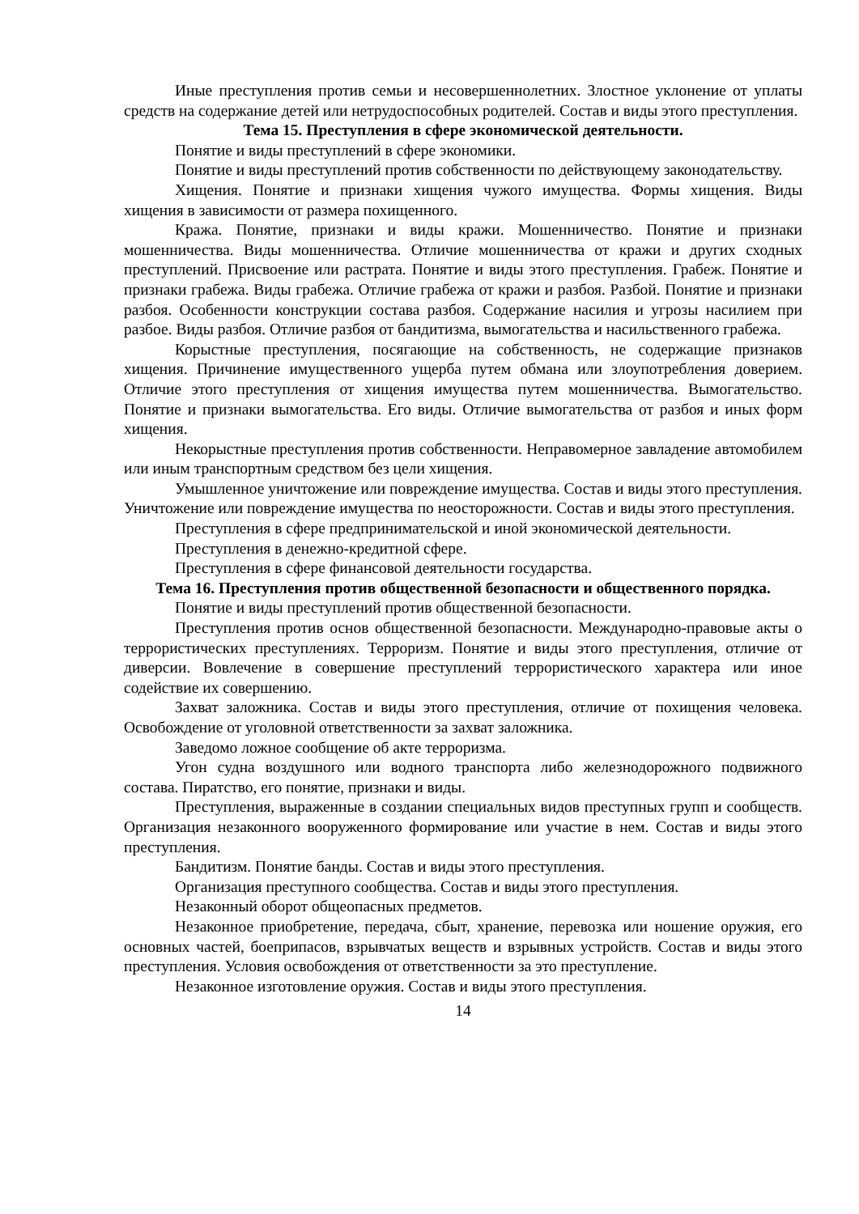Иные преступления против семьи и несовершеннолетних. Злостное уклонение от уплаты средств на содержание детей или нетрудоспособных родителей. Состав и виды этого преступления.
Тема 15. Преступления в сфере экономической деятельности.
Понятие и виды преступлений в сфере экономики.
Понятие и виды преступлений против собственности по действующему законодательству.
Хищения. Понятие и признаки хищения чужого имущества. Формы хищения. Виды хищения в зависимости от размера похищенного.
Кража. Понятие, признаки и виды кражи. Мошенничество. Понятие и признаки мошенничества. Виды мошенничества. Отличие мошенничества от кражи и других сходных преступлений. Присвоение или растрата. Понятие и виды этого преступления. Грабеж. Понятие и признаки грабежа. Виды грабежа. Отличие грабежа от кражи и разбоя. Разбой. Понятие и признаки разбоя. Особенности конструкции состава разбоя. Содержание насилия и угрозы насилием при разбое. Виды разбоя. Отличие разбоя от бандитизма, вымогательства и насильственного грабежа.
Корыстные преступления, посягающие на собственность, не содержащие признаков хищения. Причинение имущественного ущерба путем обмана или злоупотребления доверием. Отличие этого преступления от хищения имущества путем мошенничества. Вымогательство. Понятие и признаки вымогательства. Его виды. Отличие вымогательства от разбоя и иных форм хищения.
Некорыстные преступления против собственности. Неправомерное завладение автомобилем или иным транспортным средством без цели хищения.
Умышленное уничтожение или повреждение имущества. Состав и виды этого преступления. Уничтожение или повреждение имущества по неосторожности. Состав и виды этого преступления.
Преступления в сфере предпринимательской и иной экономической деятельности.
Преступления в денежно-кредитной сфере.
Преступления в сфере финансовой деятельности государства.
Тема 16. Преступления против общественной безопасности и общественного порядка.
Понятие и виды преступлений против общественной безопасности.
Преступления против основ общественной безопасности. Международно-правовые акты о террористических преступлениях. Терроризм. Понятие и виды этого преступления, отличие от диверсии. Вовлечение в совершение преступлений террористического характера или иное содействие их совершению.
Захват заложника. Состав и виды этого преступления, отличие от похищения человека. Освобождение от уголовной ответственности за захват заложника.
Заведомо ложное сообщение об акте терроризма.
Угон судна воздушного или водного транспорта либо железнодорожного подвижного состава. Пиратство, его понятие, признаки и виды.
Преступления, выраженные в создании специальных видов преступных групп и сообществ. Организация незаконного вооруженного формирование или участие в нем. Состав и виды этого преступления.
Бандитизм. Понятие банды. Состав и виды этого преступления.
Организация преступного сообщества. Состав и виды этого преступления.
Незаконный оборот общеопасных предметов.
Незаконное приобретение, передача, сбыт, хранение, перевозка или ношение оружия, его основных частей, боеприпасов, взрывчатых веществ и взрывных устройств. Состав и виды этого преступления. Условия освобождения от ответственности за это преступление.
Незаконное изготовление оружия. Состав и виды этого преступления.
14